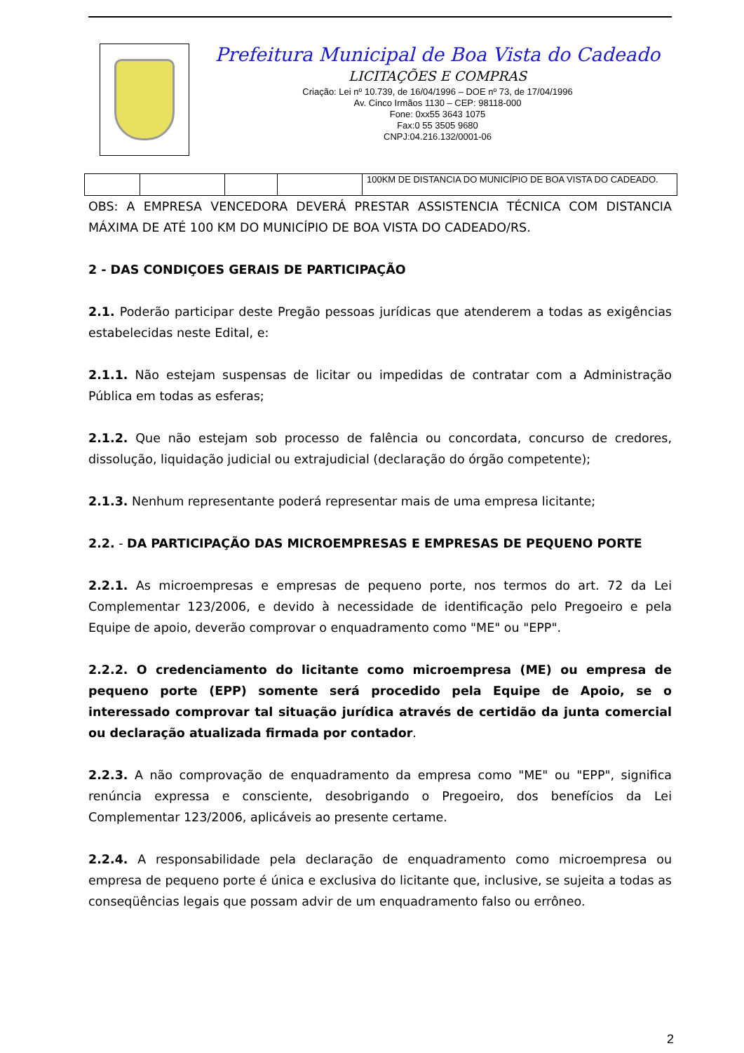Prefeitura Municipal de Boa Vista do Cadeado
LICITAÇÕES E COMPRAS
Criação: Lei nº 10.739, de 16/04/1996 – DOE nº 73, de 17/04/1996
Av. Cinco Irmãos 1130 – CEP: 98118-000
Fone: 0xx55 3643 1075
Fax:0 55 3505 9680
CNPJ:04.216.132/0001-06
| | | | | 100KM DE DISTANCIA DO MUNICÍPIO DE BOA VISTA DO CADEADO. |
OBS: A EMPRESA VENCEDORA DEVERÁ PRESTAR ASSISTENCIA TÉCNICA COM DISTANCIA MÁXIMA DE ATÉ 100 KM DO MUNICÍPIO DE BOA VISTA DO CADEADO/RS.
2 - DAS CONDIÇOES GERAIS DE PARTICIPAÇÃO
2.1. Poderão participar deste Pregão pessoas jurídicas que atenderem a todas as exigências estabelecidas neste Edital, e:
2.1.1. Não estejam suspensas de licitar ou impedidas de contratar com a Administração Pública em todas as esferas;
2.1.2. Que não estejam sob processo de falência ou concordata, concurso de credores, dissolução, liquidação judicial ou extrajudicial (declaração do órgão competente);
2.1.3. Nenhum representante poderá representar mais de uma empresa licitante;
2.2. - DA PARTICIPAÇÃO DAS MICROEMPRESAS E EMPRESAS DE PEQUENO PORTE
2.2.1. As microempresas e empresas de pequeno porte, nos termos do art. 72 da Lei Complementar 123/2006, e devido à necessidade de identificação pelo Pregoeiro e pela Equipe de apoio, deverão comprovar o enquadramento como "ME" ou "EPP".
2.2.2. O credenciamento do licitante como microempresa (ME) ou empresa de pequeno porte (EPP) somente será procedido pela Equipe de Apoio, se o interessado comprovar tal situação jurídica através de certidão da junta comercial ou declaração atualizada firmada por contador.
2.2.3. A não comprovação de enquadramento da empresa como "ME" ou "EPP", significa renúncia expressa e consciente, desobrigando o Pregoeiro, dos benefícios da Lei Complementar 123/2006, aplicáveis ao presente certame.
2.2.4. A responsabilidade pela declaração de enquadramento como microempresa ou empresa de pequeno porte é única e exclusiva do licitante que, inclusive, se sujeita a todas as conseqüências legais que possam advir de um enquadramento falso ou errôneo.
2